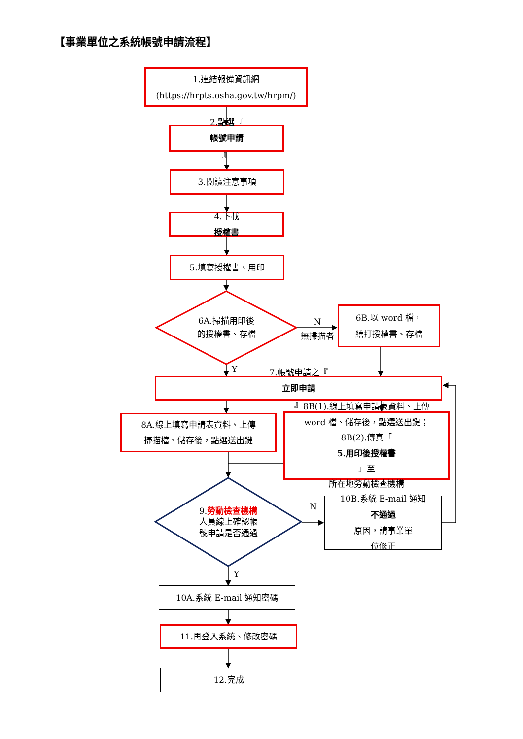【事業單位之系統帳號申請流程】
1.連結報備資訊網
(https://hrpts.osha.gov.tw/hrpm/)
2.點選『
帳號申請
』
3.閱讀注意事項
4.下載
授權書
5.填寫授權書、用印
6A.掃描用印後
的授權書、存檔
N
無掃描者
6B.以 word 檔，
繕打授權書、存檔
Y
7.帳號申請之『
立即申請
』
8A.線上填寫申請表資料、上傳
掃描檔、儲存後，點選送出鍵
8B(1).線上填寫申請表資料、上傳
word 檔、儲存後，點選送出鍵；
8B(2).傳真「
5.用印後授權書
」至
所在地勞動檢查機構
9.勞動檢查機構
人員線上確認帳
號申請是否通過
N
10B.系統 E-mail 通知
不通過
原因，請事業單
位修正
Y
10A.系統 E-mail 通知密碼
11.再登入系統、修改密碼
12.完成